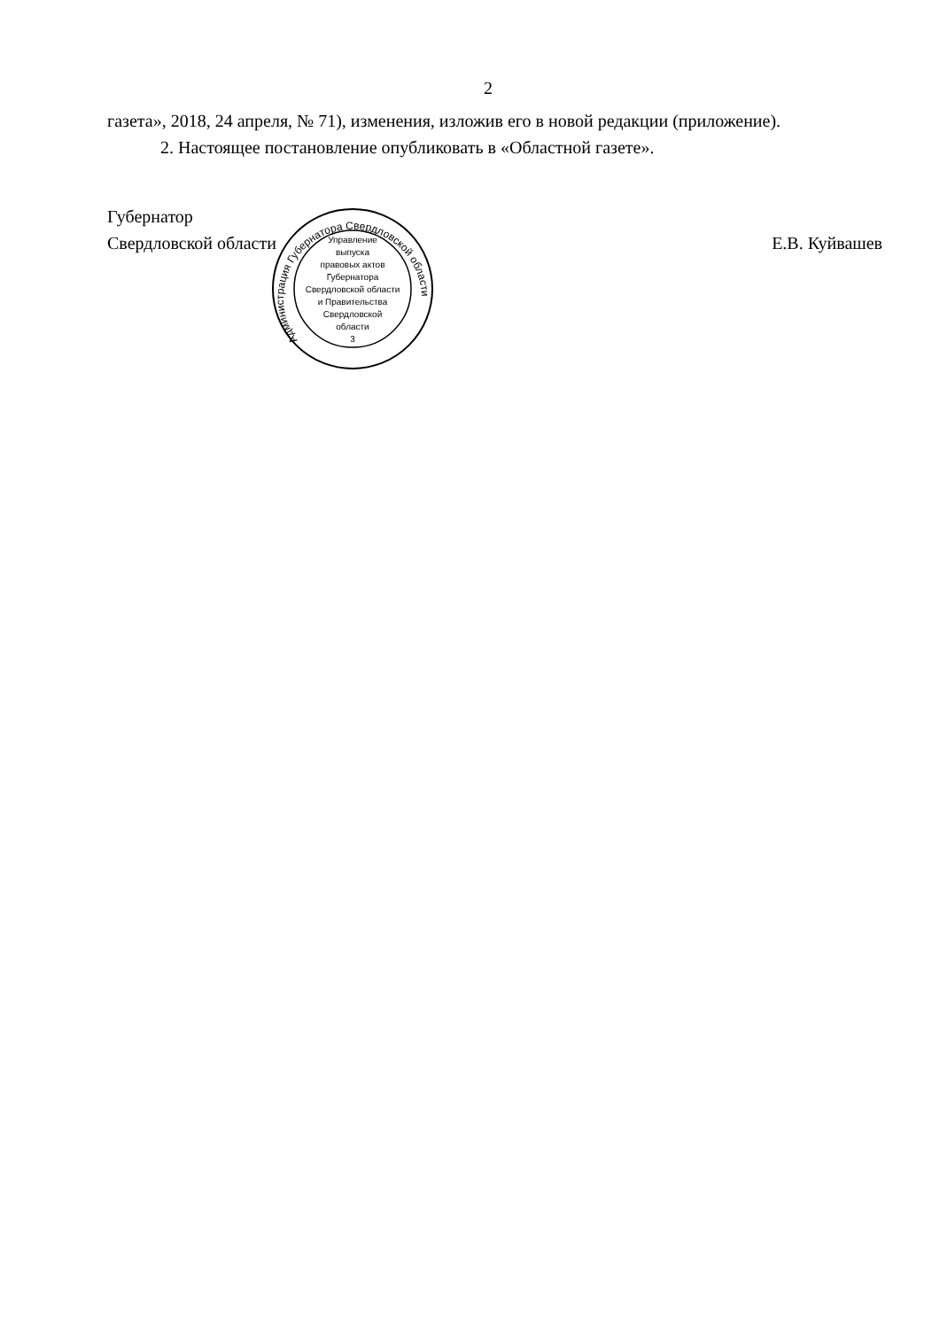2
газета», 2018, 24 апреля, № 71), изменения, изложив его в новой редакции (приложение).
2. Настоящее постановление опубликовать в «Областной газете».
Губернатор
Свердловской области
Е.В. Куйвашев
Управление
выпуска
правовых актов
Губернатора
Свердловской области
и Правительства
Свердловской
области
3
Администрация Губернатора Свердловской области